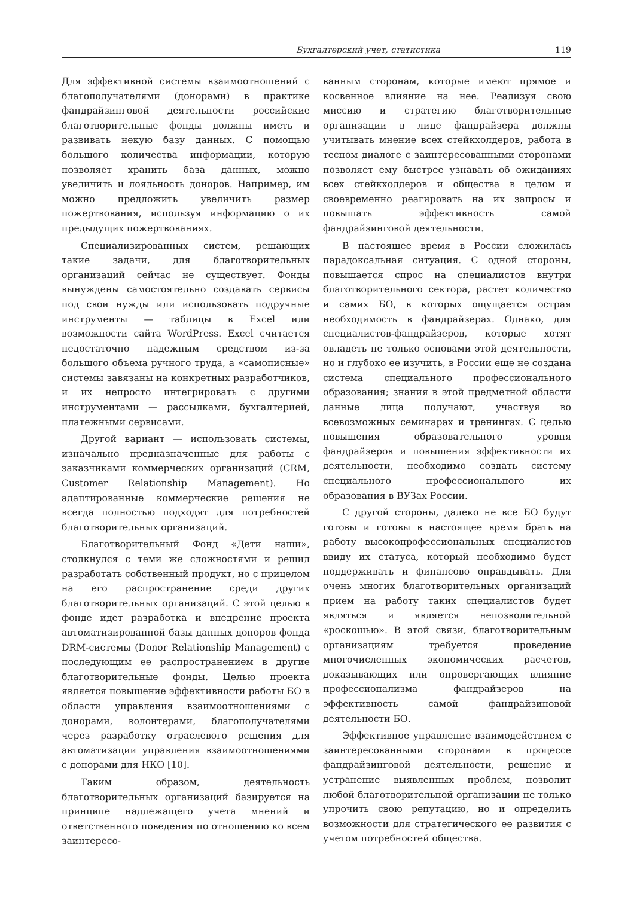Бухгалтерский учет, статистика 119
Для эффективной системы взаимоотношений с благополучателями (донорами) в практике фандрайзинговой деятельности российские благотворительные фонды должны иметь и развивать некую базу данных. С помощью большого количества информации, которую позволяет хранить база данных, можно увеличить и лояльность доноров. Например, им можно предложить увеличить размер пожертвования, используя информацию о их предыдущих пожертвованиях.
Специализированных систем, решающих такие задачи, для благотворительных организаций сейчас не существует. Фонды вынуждены самостоятельно создавать сервисы под свои нужды или использовать подручные инструменты — таблицы в Excel или возможности сайта WordPress. Excel считается недостаточно надежным средством из-за большого объема ручного труда, а «самописные» системы завязаны на конкретных разработчиков, и их непросто интегрировать с другими инструментами — рассылками, бухгалтерией, платежными сервисами.
Другой вариант — использовать системы, изначально предназначенные для работы с заказчиками коммерческих организаций (CRM, Customer Relationship Management). Но адаптированные коммерческие решения не всегда полностью подходят для потребностей благотворительных организаций.
Благотворительный Фонд «Дети наши», столкнулся с теми же сложностями и решил разработать собственный продукт, но с прицелом на его распространение среди других благотворительных организаций. С этой целью в фонде идет разработка и внедрение проекта автоматизированной базы данных доноров фонда DRM-системы (Donor Relationship Management) с последующим ее распространением в другие благотворительные фонды. Целью проекта является повышение эффективности работы БО в области управления взаимоотношениями с донорами, волонтерами, благополучателями через разработку отраслевого решения для автоматизации управления взаимоотношениями с донорами для НКО [10].
Таким образом, деятельность благотворительных организаций базируется на принципе надлежащего учета мнений и ответственного поведения по отношению ко всем заинтересо-
ванным сторонам, которые имеют прямое и косвенное влияние на нее. Реализуя свою миссию и стратегию благотворительные организации в лице фандрайзера должны учитывать мнение всех стейкхолдеров, работа в тесном диалоге с заинтересованными сторонами позволяет ему быстрее узнавать об ожиданиях всех стейкхолдеров и общества в целом и своевременно реагировать на их запросы и повышать эффективность самой фандрайзинговой деятельности.
В настоящее время в России сложилась парадоксальная ситуация. С одной стороны, повышается спрос на специалистов внутри благотворительного сектора, растет количество и самих БО, в которых ощущается острая необходимость в фандрайзерах. Однако, для специалистов-фандрайзеров, которые хотят овладеть не только основами этой деятельности, но и глубоко ее изучить, в России еще не создана система специального профессионального образования; знания в этой предметной области данные лица получают, участвуя во всевозможных семинарах и тренингах. С целью повышения образовательного уровня фандрайзеров и повышения эффективности их деятельности, необходимо создать систему специального профессионального их образования в ВУЗах России.
С другой стороны, далеко не все БО будут готовы и готовы в настоящее время брать на работу высокопрофессиональных специалистов ввиду их статуса, который необходимо будет поддерживать и финансово оправдывать. Для очень многих благотворительных организаций прием на работу таких специалистов будет являться и является непозволительной «роскошью». В этой связи, благотворительным организациям требуется проведение многочисленных экономических расчетов, доказывающих или опровергающих влияние профессионализма фандрайзеров на эффективность самой фандрайзиновой деятельности БО.
Эффективное управление взаимодействием с заинтересованными сторонами в процессе фандрайзинговой деятельности, решение и устранение выявленных проблем, позволит любой благотворительной организации не только упрочить свою репутацию, но и определить возможности для стратегического ее развития с учетом потребностей общества.